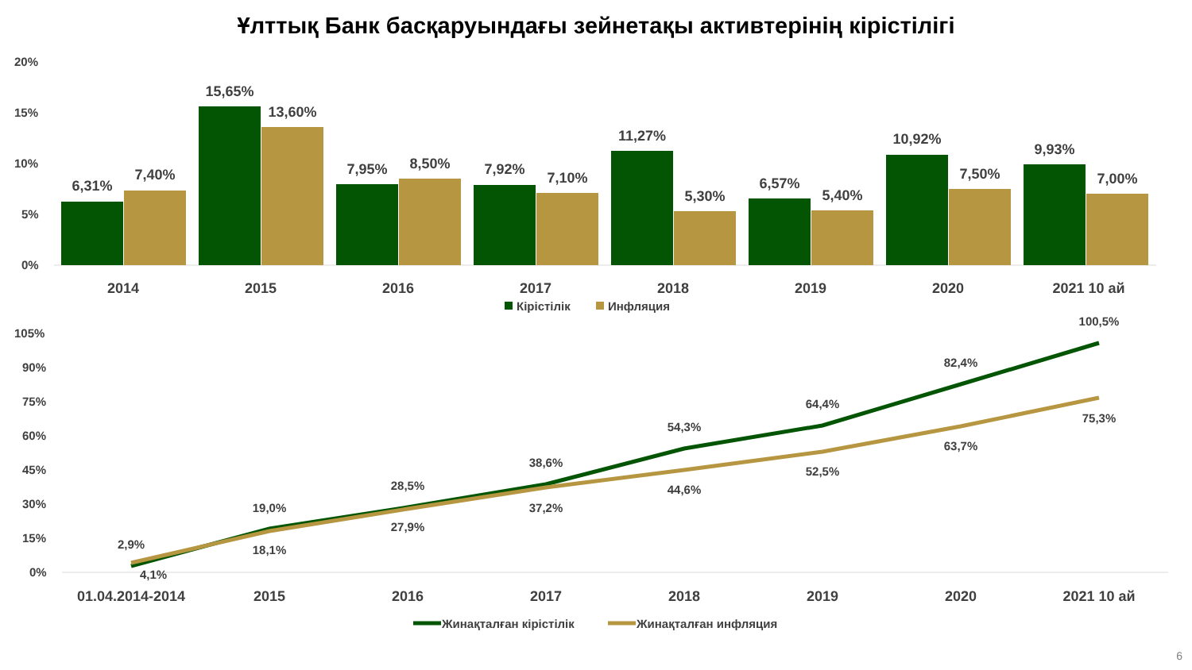Ұлттық Банк басқаруындағы зейнетақы активтерінің кірістілігі
20%
15%
10%
5%
0%
6,31%
7,40%
15,65%
13,60%
7,95%
8,50%
7,92%
7,10%
11,27%
5,30%
6,57%
5,40%
10,92%
7,50%
9,93%
7,00%
2014
2015
2016
2017
2018
2019
2020
2021 10 ай
Кірістілік
Инфляция
105%
90%
75%
60%
45%
30%
15%
0%
2,9%
4,1%
19,0%
18,1%
28,5%
27,9%
38,6%
37,2%
54,3%
44,6%
64,4%
52,5%
82,4%
63,7%
100,5%
75,3%
01.04.2014-2014
2015
2016
2017
2018
2019
2020
2021 10 ай
Жинақталған кірістілік
Жинақталған инфляция
6